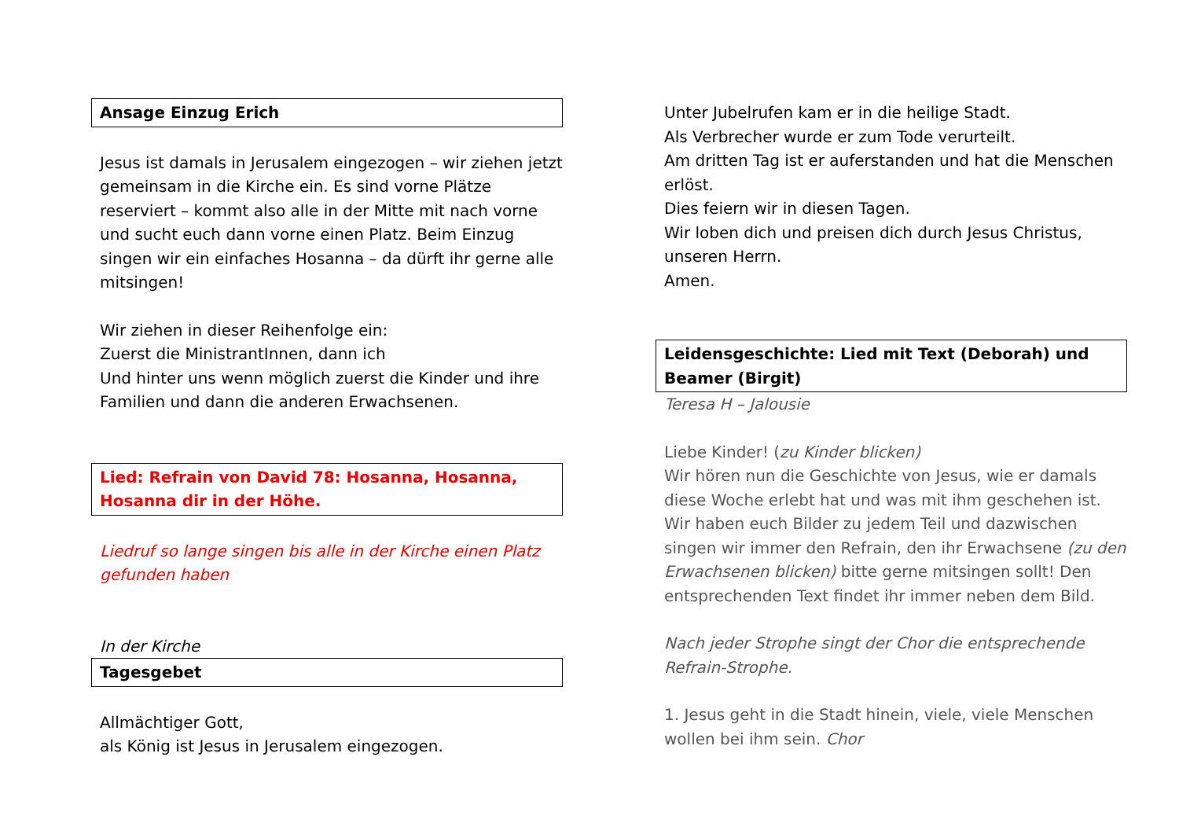Ansage Einzug Erich
Jesus ist damals in Jerusalem eingezogen – wir ziehen jetzt gemeinsam in die Kirche ein. Es sind vorne Plätze reserviert – kommt also alle in der Mitte mit nach vorne und sucht euch dann vorne einen Platz. Beim Einzug singen wir ein einfaches Hosanna – da dürft ihr gerne alle mitsingen!
Wir ziehen in dieser Reihenfolge ein:
Zuerst die MinistrantInnen, dann ich
Und hinter uns wenn möglich zuerst die Kinder und ihre Familien und dann die anderen Erwachsenen.
Lied: Refrain von David 78: Hosanna, Hosanna, Hosanna dir in der Höhe.
Liedruf so lange singen bis alle in der Kirche einen Platz gefunden haben
In der Kirche
Tagesgebet
Allmächtiger Gott,
als König ist Jesus in Jerusalem eingezogen.
Unter Jubelrufen kam er in die heilige Stadt.
Als Verbrecher wurde er zum Tode verurteilt.
Am dritten Tag ist er auferstanden und hat die Menschen erlöst.
Dies feiern wir in diesen Tagen.
Wir loben dich und preisen dich durch Jesus Christus, unseren Herrn.
Amen.
Leidensgeschichte: Lied mit Text (Deborah) und Beamer (Birgit)
Teresa H – Jalousie
Liebe Kinder! (zu Kinder blicken)
Wir hören nun die Geschichte von Jesus, wie er damals diese Woche erlebt hat und was mit ihm geschehen ist. Wir haben euch Bilder zu jedem Teil und dazwischen singen wir immer den Refrain, den ihr Erwachsene (zu den Erwachsenen blicken) bitte gerne mitsingen sollt! Den entsprechenden Text findet ihr immer neben dem Bild.
Nach jeder Strophe singt der Chor die entsprechende Refrain-Strophe.
1. Jesus geht in die Stadt hinein, viele, viele Menschen wollen bei ihm sein. Chor